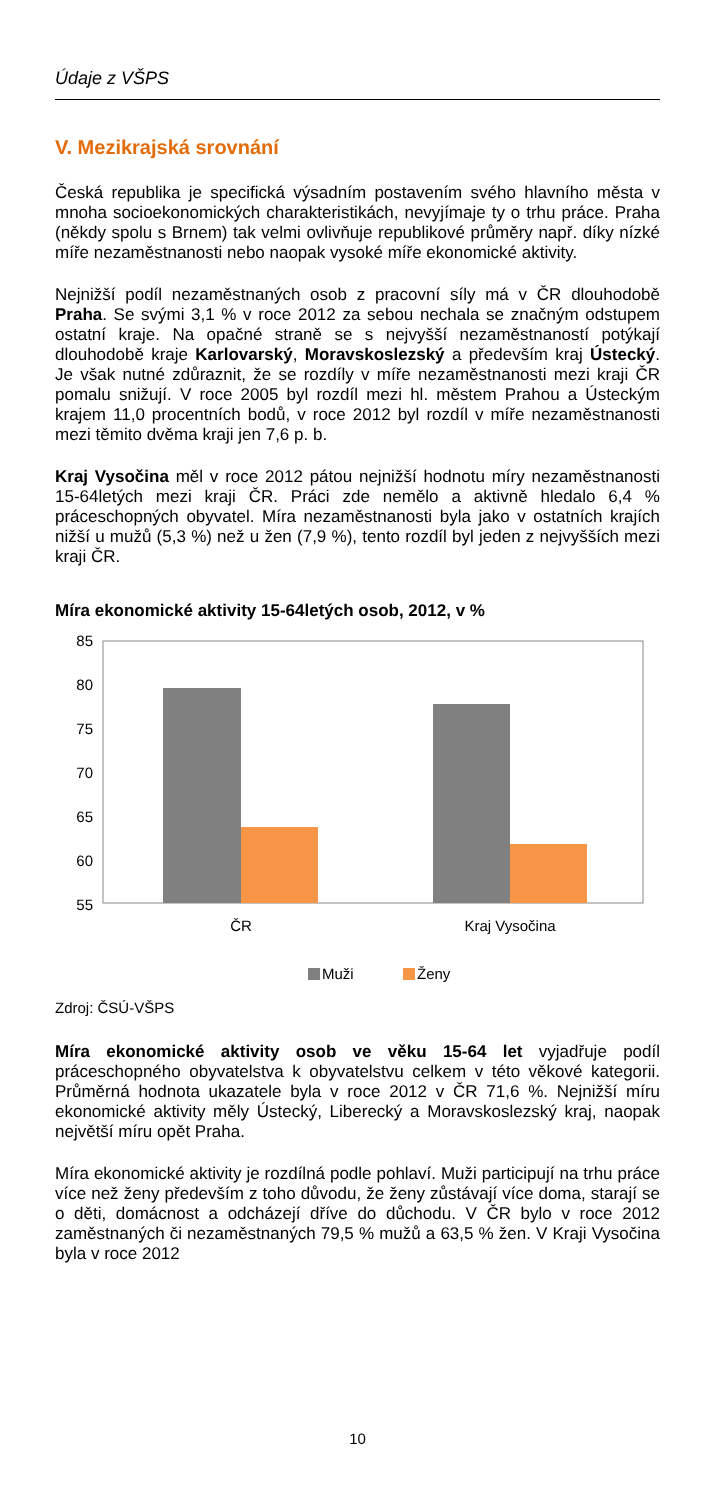Údaje z VŠPS
V. Mezikrajská srovnání
Česká republika je specifická výsadním postavením svého hlavního města v mnoha socioekonomických charakteristikách, nevyjímaje ty o trhu práce. Praha (někdy spolu s Brnem) tak velmi ovlivňuje republikové průměry např. díky nízké míře nezaměstnanosti nebo naopak vysoké míře ekonomické aktivity.
Nejnižší podíl nezaměstnaných osob z pracovní síly má v ČR dlouhodobě Praha. Se svými 3,1 % v roce 2012 za sebou nechala se značným odstupem ostatní kraje. Na opačné straně se s nejvyšší nezaměstnaností potýkají dlouhodobě kraje Karlovarský, Moravskoslezský a především kraj Ústecký. Je však nutné zdůraznit, že se rozdíly v míře nezaměstnanosti mezi kraji ČR pomalu snižují. V roce 2005 byl rozdíl mezi hl. městem Prahou a Ústeckým krajem 11,0 procentních bodů, v roce 2012 byl rozdíl v míře nezaměstnanosti mezi těmito dvěma kraji jen 7,6 p. b.
Kraj Vysočina měl v roce 2012 pátou nejnižší hodnotu míry nezaměstnanosti 15-64letých mezi kraji ČR. Práci zde nemělo a aktivně hledalo 6,4 % práceschopných obyvatel. Míra nezaměstnanosti byla jako v ostatních krajích nižší u mužů (5,3 %) než u žen (7,9 %), tento rozdíl byl jeden z nejvyšších mezi kraji ČR.
Míra ekonomické aktivity 15-64letých osob, 2012, v %
85
80
75
70
65
60
55
ČR
Kraj Vysočina
Muži
Ženy
Zdroj: ČSÚ-VŠPS
Míra ekonomické aktivity osob ve věku 15-64 let vyjadřuje podíl práceschopného obyvatelstva k obyvatelstvu celkem v této věkové kategorii. Průměrná hodnota ukazatele byla v roce 2012 v ČR 71,6 %. Nejnižší míru ekonomické aktivity měly Ústecký, Liberecký a Moravskoslezský kraj, naopak největší míru opět Praha.
Míra ekonomické aktivity je rozdílná podle pohlaví. Muži participují na trhu práce více než ženy především z toho důvodu, že ženy zůstávají více doma, starají se o děti, domácnost a odcházejí dříve do důchodu. V ČR bylo v roce 2012 zaměstnaných či nezaměstnaných 79,5 % mužů a 63,5 % žen. V Kraji Vysočina byla v roce 2012
10